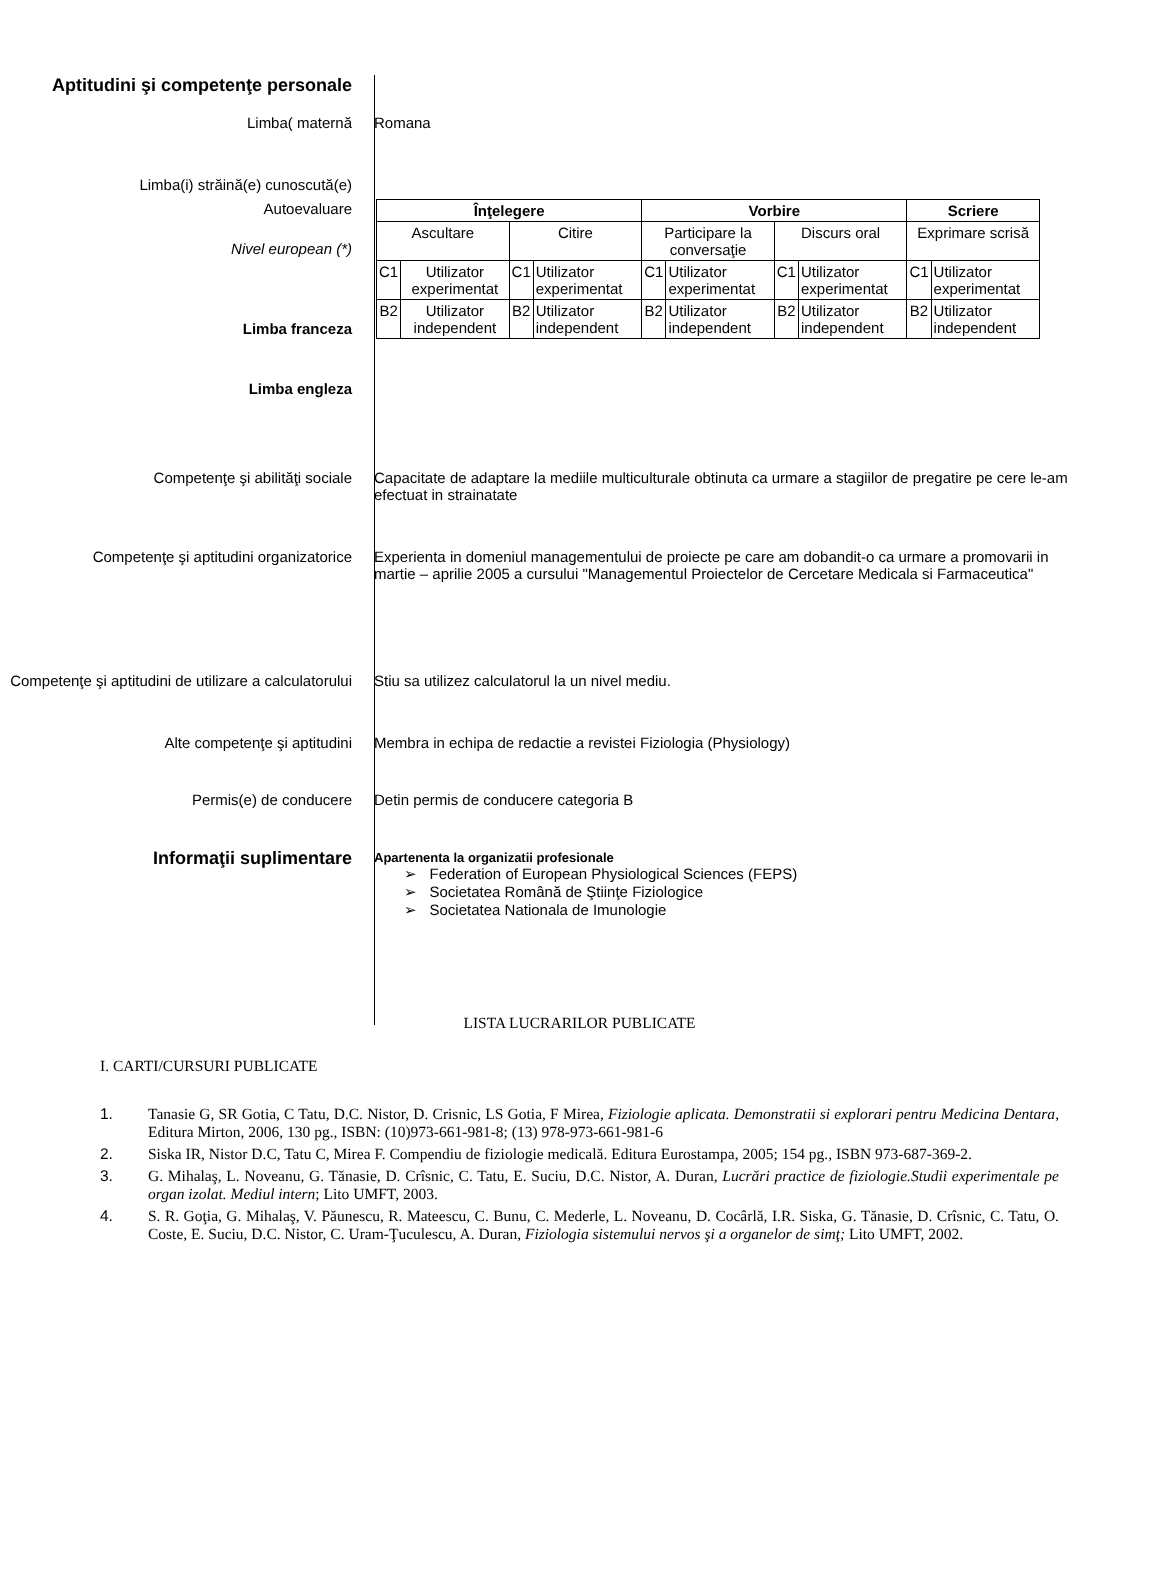Aptitudini şi competenţe personale
Limba( maternă Romana
Limba(i) străină(e) cunoscută(e)
Autoevaluare
Nivel european (*)
Limba franceza
Limba engleza
| Înţelegere | | | | Vorbire | | | | Scriere | |
| --- | --- | --- | --- | --- | --- | --- | --- | --- | --- |
| Ascultare | | Citire | | Participare la conversaţie | | Discurs oral | | Exprimare scrisă | |
| C1 | Utilizator experimentat | C1 | Utilizator experimentat | C1 | Utilizator experimentat | C1 | Utilizator experimentat | C1 | Utilizator experimentat |
| B2 | Utilizator independent | B2 | Utilizator independent | B2 | Utilizator independent | B2 | Utilizator independent | B2 | Utilizator independent |
Competenţe şi abilităţi sociale Capacitate de adaptare la mediile multiculturale obtinuta ca urmare a stagiilor de pregatire pe cere le-am efectuat in strainatate
Competenţe şi aptitudini organizatorice Experienta in domeniul managementului de proiecte pe care am dobandit-o ca urmare a promovarii in martie – aprilie 2005 a cursului "Managementul Proiectelor de Cercetare Medicala si Farmaceutica"
Competenţe şi aptitudini de utilizare a calculatorului
Stiu sa utilizez calculatorul la un nivel mediu.
Alte competenţe şi aptitudini Membra in echipa de redactie a revistei Fiziologia (Physiology)
Permis(e) de conducere Detin permis de conducere categoria B
Informaţii suplimentare
Apartenenta la organizatii profesionale
➢ Federation of European Physiological Sciences (FEPS)
➢ Societatea Română de Ştiinţe Fiziologice
➢ Societatea Nationala de Imunologie
LISTA LUCRARILOR PUBLICATE
I. CARTI/CURSURI PUBLICATE
1. Tanasie G, SR Gotia, C Tatu, D.C. Nistor, D. Crisnic, LS Gotia, F Mirea, Fiziologie aplicata. Demonstratii si explorari pentru Medicina Dentara, Editura Mirton, 2006, 130 pg., ISBN: (10)973-661-981-8; (13) 978-973-661-981-6
2. Siska IR, Nistor D.C, Tatu C, Mirea F. Compendiu de fiziologie medicală. Editura Eurostampa, 2005; 154 pg., ISBN 973-687-369-2.
3. G. Mihalaş, L. Noveanu, G. Tănasie, D. Crîsnic, C. Tatu, E. Suciu, D.C. Nistor, A. Duran, Lucrări practice de fiziologie.Studii experimentale pe organ izolat. Mediul intern; Lito UMFT, 2003.
4. S. R. Goţia, G. Mihalaş, V. Păunescu, R. Mateescu, C. Bunu, C. Mederle, L. Noveanu, D. Cocârlă, I.R. Siska, G. Tănasie, D. Crîsnic, C. Tatu, O. Coste, E. Suciu, D.C. Nistor, C. Uram-Ţuculescu, A. Duran, Fiziologia sistemului nervos şi a organelor de simţ; Lito UMFT, 2002.